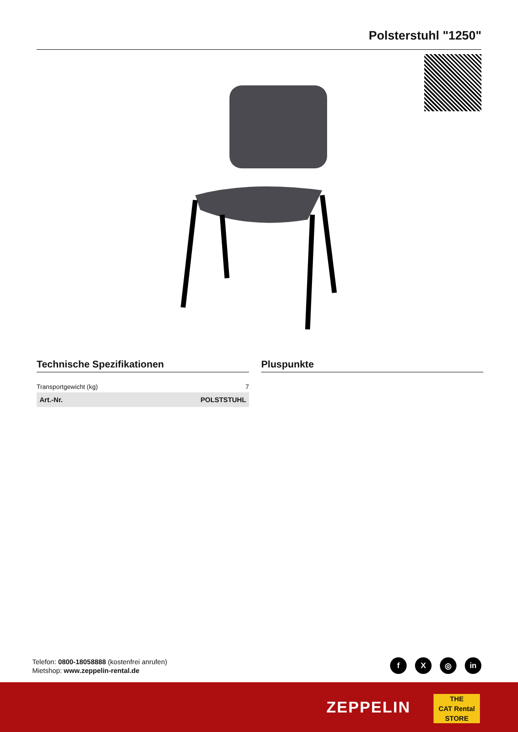Polsterstuhl "1250"
Technische Spezifikationen
| Transportgewicht (kg) | 7 |
| Art.-Nr. | POLSTSTUHL |
Pluspunkte
Telefon: 0800-18058888 (kostenfrei anrufen)
Mietshop: www.zeppelin-rental.de
f X ◎ in
ZEPPELIN
THE
CAT Rental
STORE